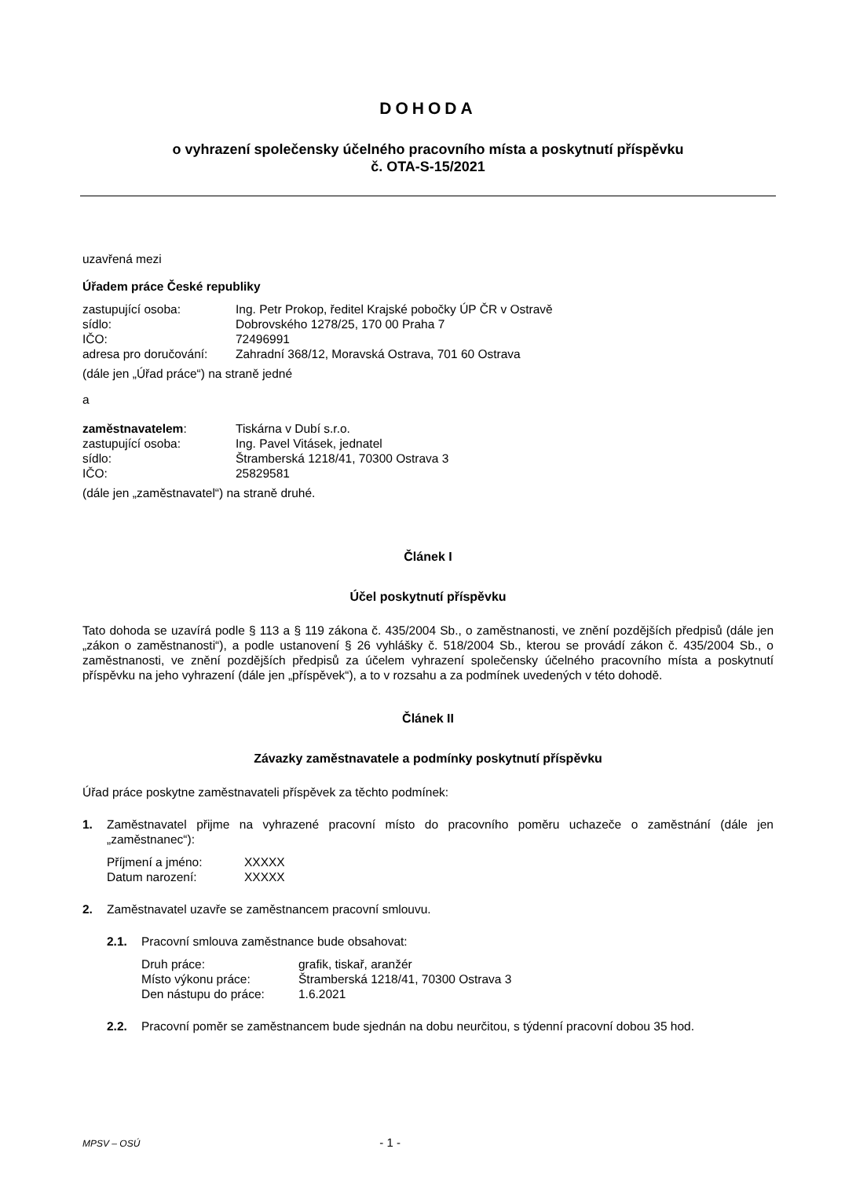DOHODA
o vyhrazení společensky účelného pracovního místa a poskytnutí příspěvku
č. OTA-S-15/2021
uzavřená mezi
Úřadem práce České republiky
zastupující osoba: Ing. Petr Prokop, ředitel Krajské pobočky ÚP ČR v Ostravě
sídlo: Dobrovského 1278/25, 170 00 Praha 7
IČO: 72496991
adresa pro doručování: Zahradní 368/12, Moravská Ostrava, 701 60 Ostrava
(dále jen „Úřad práce“) na straně jedné
a
zaměstnavatelem: Tiskárna v Dubí s.r.o.
zastupující osoba: Ing. Pavel Vitásek, jednatel
sídlo: Štramberská 1218/41, 70300 Ostrava 3
IČO: 25829581
(dále jen „zaměstnavatel“) na straně druhé.
Článek I
Účel poskytnutí příspěvku
Tato dohoda se uzavírá podle § 113 a § 119 zákona č. 435/2004 Sb., o zaměstnanosti, ve znění pozdějších předpisů (dále jen „zákon o zaměstnanosti“), a podle ustanovení § 26 vyhlášky č. 518/2004 Sb., kterou se provádí zákon č. 435/2004 Sb., o zaměstnanosti, ve znění pozdějších předpisů za účelem vyhrazení společensky účelného pracovního místa a poskytnutí příspěvku na jeho vyhrazení (dále jen „příspěvek“), a to v rozsahu a za podmínek uvedených v této dohodě.
Článek II
Závazky zaměstnavatele a podmínky poskytnutí příspěvku
Úřad práce poskytne zaměstnavateli příspěvek za těchto podmínek:
1. Zaměstnavatel přijme na vyhrazené pracovní místo do pracovního poměru uchazeče o zaměstnání (dále jen „zaměstnanec“):
Příjmení a jméno: XXXXX
Datum narození: XXXXX
2. Zaměstnavatel uzavře se zaměstnancem pracovní smlouvu.
2.1. Pracovní smlouva zaměstnance bude obsahovat:
Druh práce: grafik, tiskař, aranžér
Místo výkonu práce: Štramberská 1218/41, 70300 Ostrava 3
Den nástupu do práce: 1.6.2021
2.2. Pracovní poměr se zaměstnancem bude sjednán na dobu neurčitou, s týdenní pracovní dobou 35 hod.
MPSV – OSÚ - 1 -